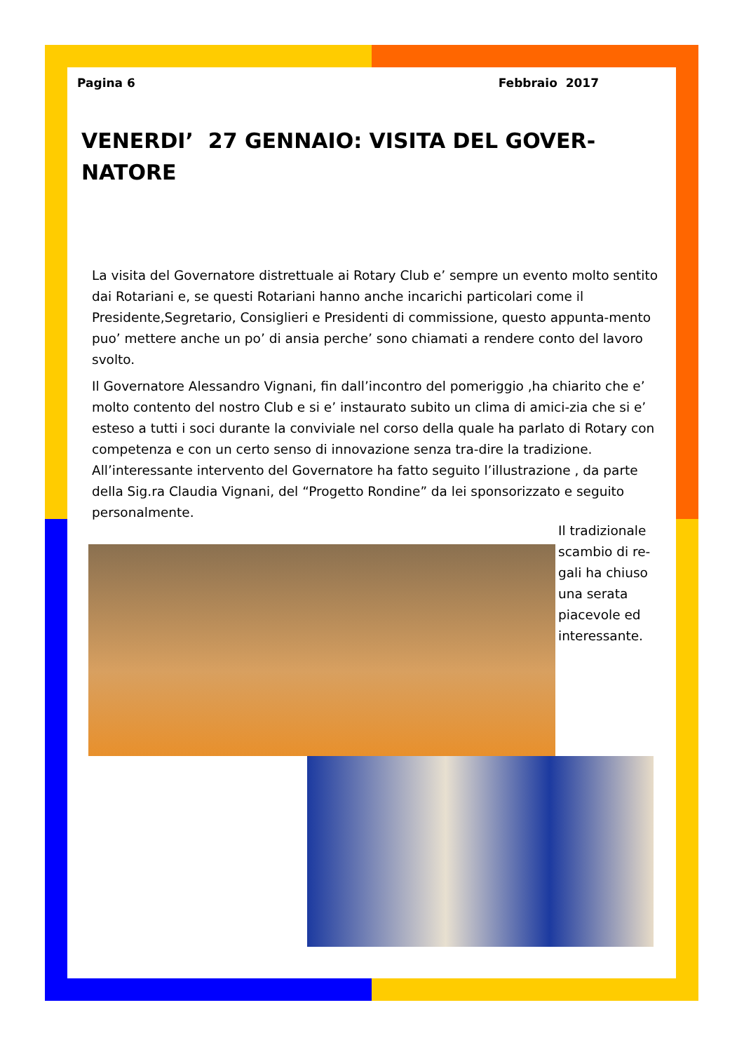Pagina 6 Febbraio 2017
VENERDI’ 27 GENNAIO: VISITA DEL GOVER-
NATORE
La visita del Governatore distrettuale ai Rotary Club e’ sempre un evento molto sentito dai Rotariani e, se questi Rotariani hanno anche incarichi particolari come il Presidente,Segretario, Consiglieri e Presidenti di commissione, questo appunta-mento puo’ mettere anche un po’ di ansia perche’ sono chiamati a rendere conto del lavoro svolto.
Il Governatore Alessandro Vignani, fin dall’incontro del pomeriggio ,ha chiarito che e’ molto contento del nostro Club e si e’ instaurato subito un clima di amici-zia che si e’ esteso a tutti i soci durante la conviviale nel corso della quale ha parlato di Rotary con competenza e con un certo senso di innovazione senza tra-dire la tradizione. All’interessante intervento del Governatore ha fatto seguito l’illustrazione , da parte della Sig.ra Claudia Vignani, del “Progetto Rondine” da lei sponsorizzato e seguito personalmente.
Il tradizionale scambio di re-gali ha chiuso una serata piacevole ed interessante.